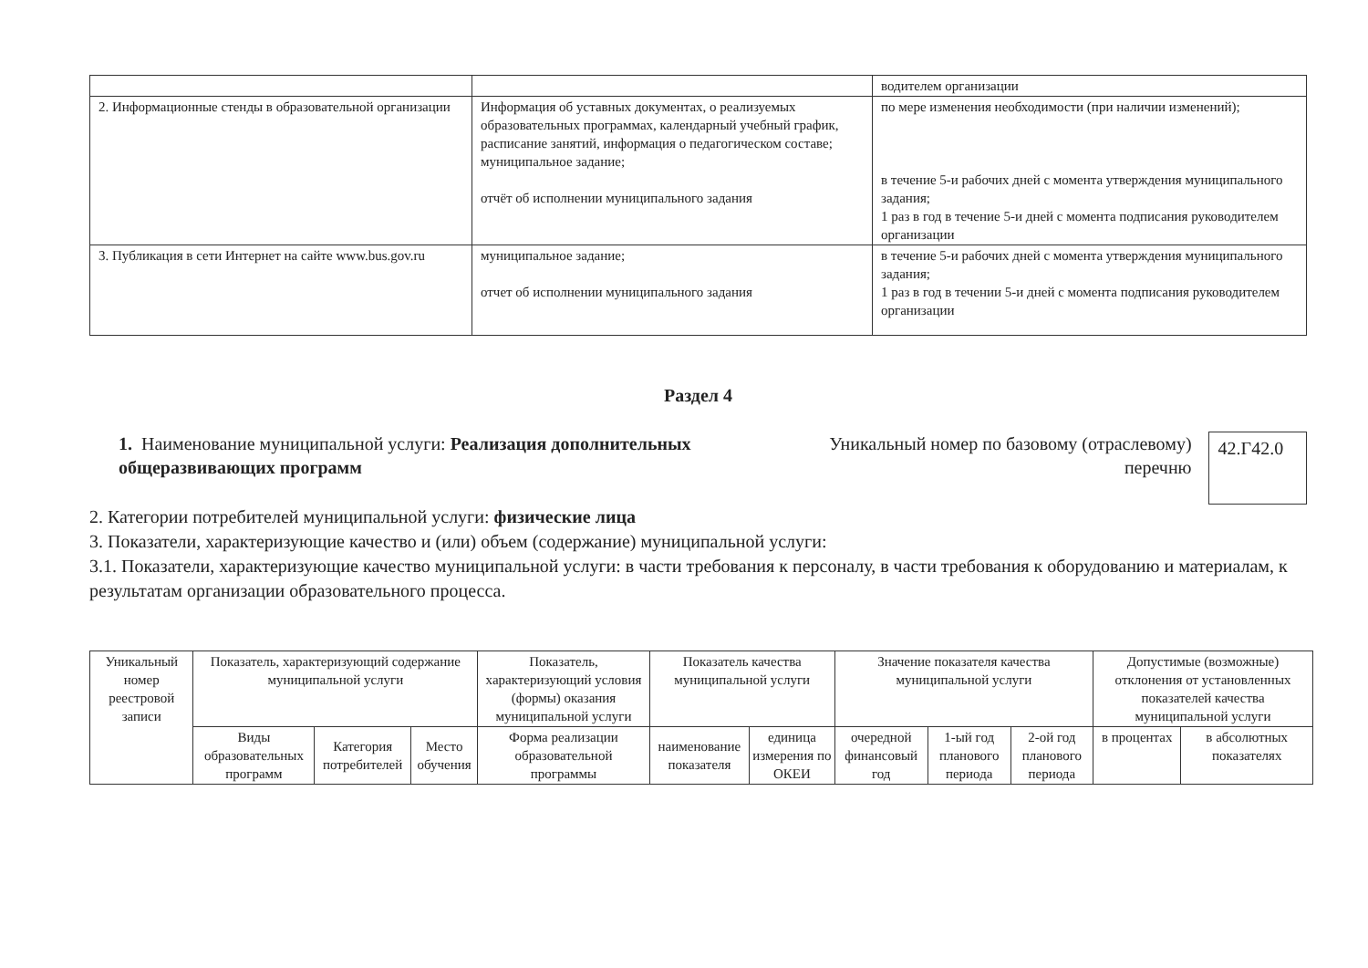| | | водителем организации |
| 2. Информационные стенды в образовательной организации | Информация об уставных документах, о реализуемых образовательных программах, календарный учебный график, расписание занятий, информация о педагогическом составе; муниципальное задание; отчёт об исполнении муниципального задания | по мере изменения необходимости (при наличии изменений); в течение 5-и рабочих дней с момента утверждения муниципального задания; 1 раз в год в течение 5-и дней с момента подписания руководителем организации |
| 3. Публикация в сети Интернет на сайте www.bus.gov.ru | муниципальное задание; отчет об исполнении муниципального задания | в течение 5-и рабочих дней с момента утверждения муниципального задания; 1 раз в год в течении 5-и дней с момента подписания руководителем организации |
Раздел 4
1. Наименование муниципальной услуги: Реализация дополнительных общеразвивающих программ
Уникальный номер по базовому (отраслевому) перечню
42.Г42.0
2. Категории потребителей муниципальной услуги: физические лица
3. Показатели, характеризующие качество и (или) объем (содержание) муниципальной услуги:
3.1. Показатели, характеризующие качество муниципальной услуги: в части требования к персоналу, в части требования к оборудованию и материалам, к результатам организации образовательного процесса.
| Уникальный номер реестровой записи | Показатель, характеризующий содержание муниципальной услуги | | | Показатель, характеризующий условия (формы) оказания муниципальной услуги | Показатель качества муниципальной услуги | | Значение показателя качества муниципальной услуги | | | Допустимые (возможные) отклонения от установленных показателей качества муниципальной услуги | |
| --- | --- | --- | --- | --- | --- | --- | --- | --- | --- | --- | --- |
| | Виды образовательных программ | Категория потребителей | Место обучения | Форма реализации образовательной программы | наименование показателя | единица измерения по ОКЕИ | очередной финансовый год | 1-ый год планового периода | 2-ой год планового периода | в процентах | в абсолютных показателях |